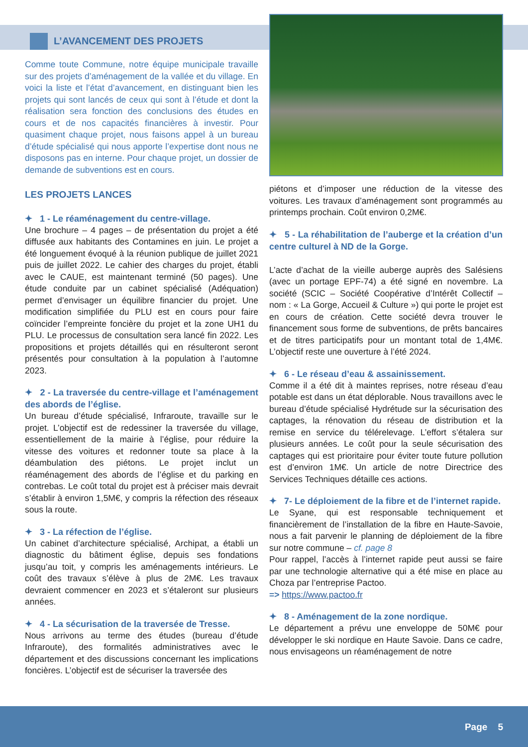L’AVANCEMENT DES PROJETS
Comme toute Commune, notre équipe municipale travaille sur des projets d’aménagement de la vallée et du village. En voici la liste et l’état d’avancement, en distinguant bien les projets qui sont lancés de ceux qui sont à l’étude et dont la réalisation sera fonction des conclusions des études en cours et de nos capacités financières à investir. Pour quasiment chaque projet, nous faisons appel à un bureau d’étude spécialisé qui nous apporte l’expertise dont nous ne disposons pas en interne. Pour chaque projet, un dossier de demande de subventions est en cours.
LES PROJETS LANCES
✦ 1 - Le réaménagement du centre-village.
Une brochure – 4 pages – de présentation du projet a été diffusée aux habitants des Contamines en juin. Le projet a été longuement évoqué à la réunion publique de juillet 2021 puis de juillet 2022. Le cahier des charges du projet, établi avec le CAUE, est maintenant terminé (50 pages). Une étude conduite par un cabinet spécialisé (Adéquation) permet d’envisager un équilibre financier du projet. Une modification simplifiée du PLU est en cours pour faire coïncider l’empreinte foncière du projet et la zone UH1 du PLU. Le processus de consultation sera lancé fin 2022. Les propositions et projets détaillés qui en résulteront seront présentés pour consultation à la population à l’automne 2023.
✦ 2 - La traversée du centre-village et l’aménagement des abords de l’église.
Un bureau d’étude spécialisé, Infraroute, travaille sur le projet. L’objectif est de redessiner la traversée du village, essentiellement de la mairie à l’église, pour réduire la vitesse des voitures et redonner toute sa place à la déambulation des piétons. Le projet inclut un réaménagement des abords de l’église et du parking en contrebas. Le coût total du projet est à préciser mais devrait s’établir à environ 1,5M€, y compris la réfection des réseaux sous la route.
✦ 3 - La réfection de l’église.
Un cabinet d’architecture spécialisé, Archipat, a établi un diagnostic du bâtiment église, depuis ses fondations jusqu’au toit, y compris les aménagements intérieurs. Le coût des travaux s’élève à plus de 2M€. Les travaux devraient commencer en 2023 et s’étaleront sur plusieurs années.
✦ 4 - La sécurisation de la traversée de Tresse.
Nous arrivons au terme des études (bureau d’étude Infraroute), des formalités administratives avec le département et des discussions concernant les implications foncières. L’objectif est de sécuriser la traversée des
piétons et d’imposer une réduction de la vitesse des voitures. Les travaux d’aménagement sont programmés au printemps prochain. Coût environ 0,2M€.
✦ 5 - La réhabilitation de l’auberge et la création d’un centre culturel à ND de la Gorge.
L’acte d’achat de la vieille auberge auprès des Salésiens (avec un portage EPF-74) a été signé en novembre. La société (SCIC – Société Coopérative d’Intérêt Collectif – nom : « La Gorge, Accueil & Culture ») qui porte le projet est en cours de création. Cette société devra trouver le financement sous forme de subventions, de prêts bancaires et de titres participatifs pour un montant total de 1,4M€. L’objectif reste une ouverture à l’été 2024.
✦ 6 - Le réseau d’eau & assainissement.
Comme il a été dit à maintes reprises, notre réseau d’eau potable est dans un état déplorable. Nous travaillons avec le bureau d’étude spécialisé Hydrétude sur la sécurisation des captages, la rénovation du réseau de distribution et la remise en service du télérelevage. L’effort s’étalera sur plusieurs années. Le coût pour la seule sécurisation des captages qui est prioritaire pour éviter toute future pollution est d’environ 1M€. Un article de notre Directrice des Services Techniques détaille ces actions.
✦ 7- Le déploiement de la fibre et de l’internet rapide.
Le Syane, qui est responsable techniquement et financièrement de l’installation de la fibre en Haute-Savoie, nous a fait parvenir le planning de déploiement de la fibre sur notre commune – cf. page 8
Pour rappel, l’accès à l’internet rapide peut aussi se faire par une technologie alternative qui a été mise en place au Choza par l’entreprise Pactoo.
=> https://www.pactoo.fr
✦ 8 - Aménagement de la zone nordique.
Le département a prévu une enveloppe de 50M€ pour développer le ski nordique en Haute Savoie. Dans ce cadre, nous envisageons un réaménagement de notre
Page 5